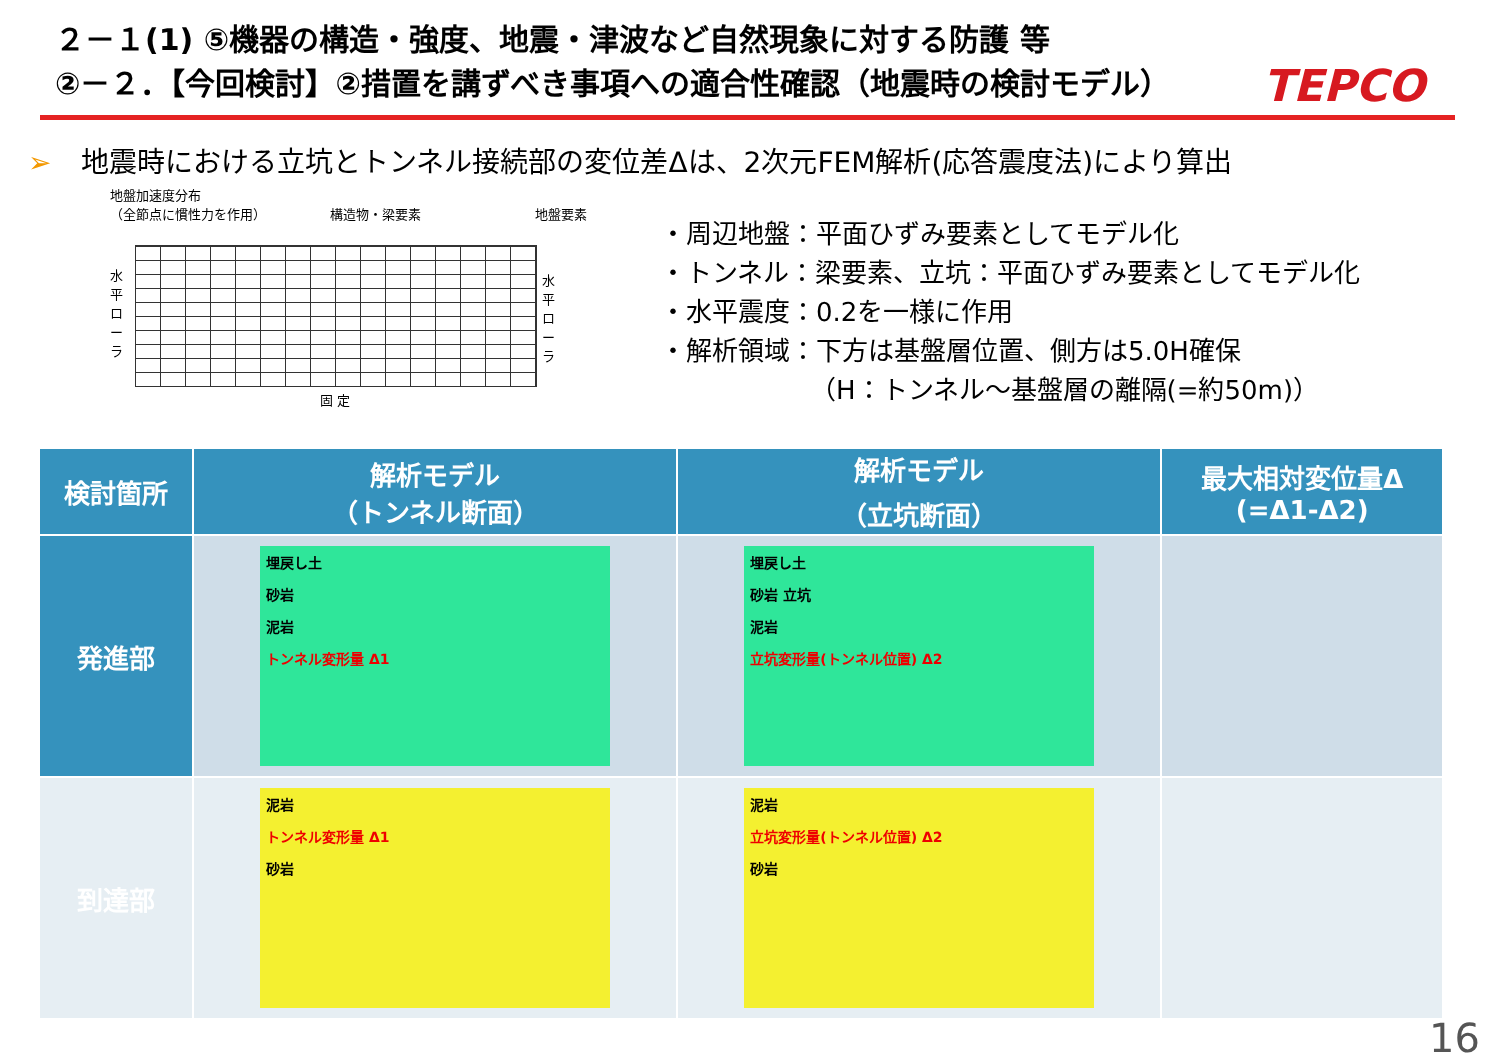２－１(1) ⑤機器の構造・強度、地震・津波など自然現象に対する防護 等
②－２．【今回検討】②措置を講ずべき事項への適合性確認（地震時の検討モデル）
TEPCO
➢ 地震時における立坑とトンネル接続部の変位差Δは、2次元FEM解析(応答震度法)により算出
地盤加速度分布
（全節点に慣性力を作用） 構造物・梁要素 地盤要素
水平ローラ
水平ローラ
固 定
・周辺地盤：平面ひずみ要素としてモデル化
・トンネル：梁要素、立坑：平面ひずみ要素としてモデル化
・水平震度：0.2を一様に作用
・解析領域：下方は基盤層位置、側方は5.0H確保
（H：トンネル～基盤層の離隔(=約50m)）
| 検討箇所 | 解析モデル （トンネル断面） | 解析モデル （立坑断面） | 最大相対変位量Δ (=Δ1-Δ2) |
| --- | --- | --- | --- |
| 発進部 | 埋戻し土 砂岩 泥岩 トンネル変形量 Δ1 | 埋戻し土 砂岩 立坑 泥岩 立坑変形量(トンネル位置) Δ2 | |
| 到達部 | 泥岩 トンネル変形量 Δ1 砂岩 | 泥岩 立坑変形量(トンネル位置) Δ2 砂岩 | |
16